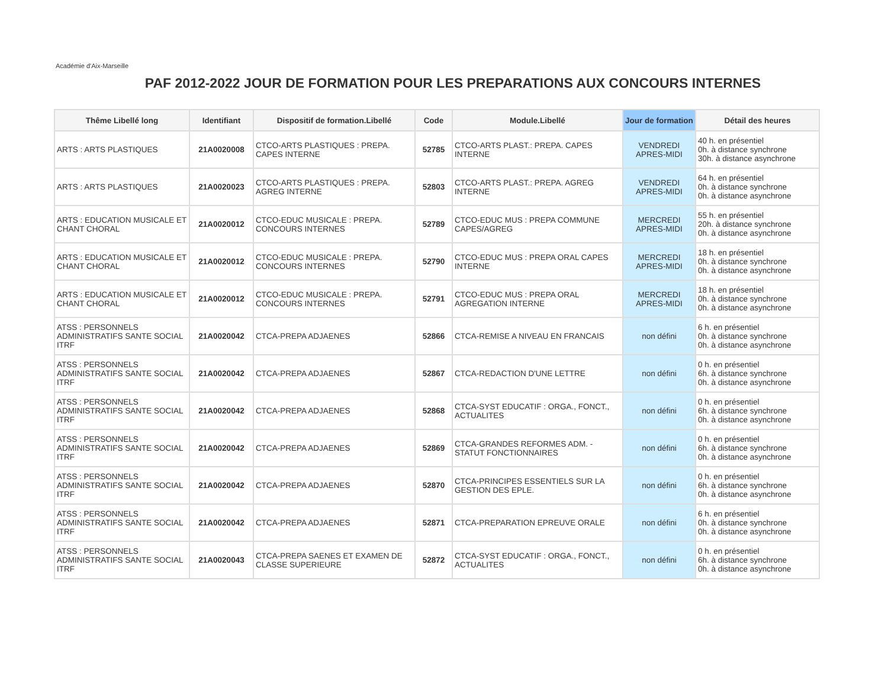Académie d'Aix-Marseille
PAF 2012-2022 JOUR DE FORMATION POUR LES PREPARATIONS AUX CONCOURS INTERNES
| Thême Libellé long | Identifiant | Dispositif de formation.Libellé | Code | Module.Libellé | Jour de formation | Détail des heures |
| --- | --- | --- | --- | --- | --- | --- |
| ARTS : ARTS PLASTIQUES | 21A0020008 | CTCO-ARTS PLASTIQUES : PREPA. CAPES INTERNE | 52785 | CTCO-ARTS PLAST.: PREPA. CAPES INTERNE | VENDREDI APRES-MIDI | 40 h. en présentiel 0h. à distance synchrone 30h. à distance asynchrone |
| ARTS : ARTS PLASTIQUES | 21A0020023 | CTCO-ARTS PLASTIQUES : PREPA. AGREG INTERNE | 52803 | CTCO-ARTS PLAST.: PREPA. AGREG INTERNE | VENDREDI APRES-MIDI | 64 h. en présentiel 0h. à distance synchrone 0h. à distance asynchrone |
| ARTS : EDUCATION MUSICALE ET CHANT CHORAL | 21A0020012 | CTCO-EDUC MUSICALE : PREPA. CONCOURS INTERNES | 52789 | CTCO-EDUC MUS : PREPA COMMUNE CAPES/AGREG | MERCREDI APRES-MIDI | 55 h. en présentiel 20h. à distance synchrone 0h. à distance asynchrone |
| ARTS : EDUCATION MUSICALE ET CHANT CHORAL | 21A0020012 | CTCO-EDUC MUSICALE : PREPA. CONCOURS INTERNES | 52790 | CTCO-EDUC MUS : PREPA ORAL CAPES INTERNE | MERCREDI APRES-MIDI | 18 h. en présentiel 0h. à distance synchrone 0h. à distance asynchrone |
| ARTS : EDUCATION MUSICALE ET CHANT CHORAL | 21A0020012 | CTCO-EDUC MUSICALE : PREPA. CONCOURS INTERNES | 52791 | CTCO-EDUC MUS : PREPA ORAL AGREGATION INTERNE | MERCREDI APRES-MIDI | 18 h. en présentiel 0h. à distance synchrone 0h. à distance asynchrone |
| ATSS : PERSONNELS ADMINISTRATIFS SANTE SOCIAL ITRF | 21A0020042 | CTCA-PREPA ADJAENES | 52866 | CTCA-REMISE A NIVEAU EN FRANCAIS | non défini | 6 h. en présentiel 0h. à distance synchrone 0h. à distance asynchrone |
| ATSS : PERSONNELS ADMINISTRATIFS SANTE SOCIAL ITRF | 21A0020042 | CTCA-PREPA ADJAENES | 52867 | CTCA-REDACTION D'UNE LETTRE | non défini | 0 h. en présentiel 6h. à distance synchrone 0h. à distance asynchrone |
| ATSS : PERSONNELS ADMINISTRATIFS SANTE SOCIAL ITRF | 21A0020042 | CTCA-PREPA ADJAENES | 52868 | CTCA-SYST EDUCATIF : ORGA., FONCT., ACTUALITES | non défini | 0 h. en présentiel 6h. à distance synchrone 0h. à distance asynchrone |
| ATSS : PERSONNELS ADMINISTRATIFS SANTE SOCIAL ITRF | 21A0020042 | CTCA-PREPA ADJAENES | 52869 | CTCA-GRANDES REFORMES ADM. - STATUT FONCTIONNAIRES | non défini | 0 h. en présentiel 6h. à distance synchrone 0h. à distance asynchrone |
| ATSS : PERSONNELS ADMINISTRATIFS SANTE SOCIAL ITRF | 21A0020042 | CTCA-PREPA ADJAENES | 52870 | CTCA-PRINCIPES ESSENTIELS SUR LA GESTION DES EPLE. | non défini | 0 h. en présentiel 6h. à distance synchrone 0h. à distance asynchrone |
| ATSS : PERSONNELS ADMINISTRATIFS SANTE SOCIAL ITRF | 21A0020042 | CTCA-PREPA ADJAENES | 52871 | CTCA-PREPARATION EPREUVE ORALE | non défini | 6 h. en présentiel 0h. à distance synchrone 0h. à distance asynchrone |
| ATSS : PERSONNELS ADMINISTRATIFS SANTE SOCIAL ITRF | 21A0020043 | CTCA-PREPA SAENES ET EXAMEN DE CLASSE SUPERIEURE | 52872 | CTCA-SYST EDUCATIF : ORGA., FONCT., ACTUALITES | non défini | 0 h. en présentiel 6h. à distance synchrone 0h. à distance asynchrone |